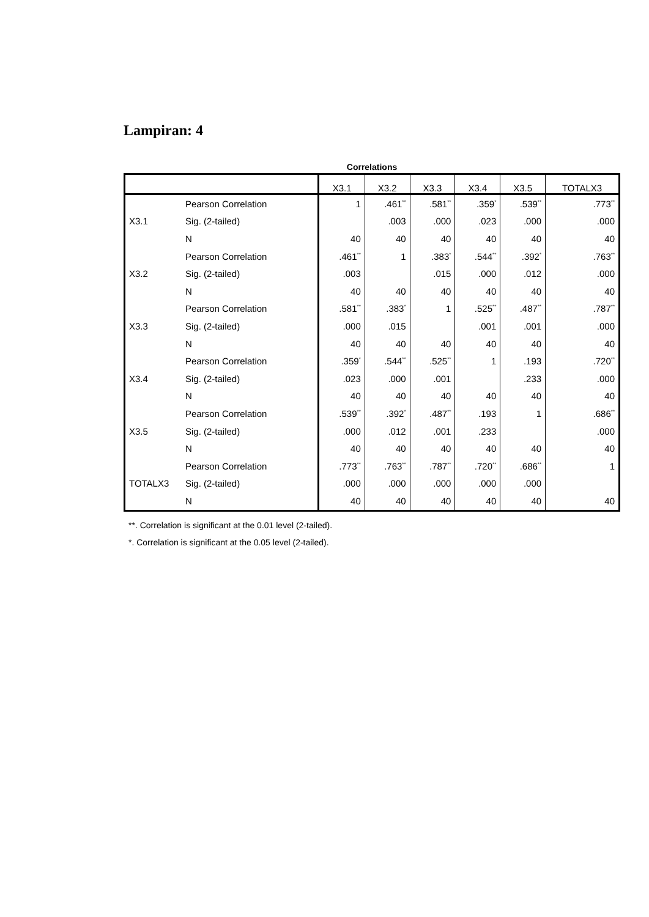Lampiran: 4
Correlations
| | | X3.1 | X3.2 | X3.3 | X3.4 | X3.5 | TOTALX3 |
| --- | --- | --- | --- | --- | --- | --- | --- |
| X3.1 | Pearson Correlation | 1 | .461<sup>**</sup> | .581<sup>**</sup> | .359<sup>*</sup> | .539<sup>**</sup> | .773<sup>**</sup> |
| | Sig. (2-tailed) | | .003 | .000 | .023 | .000 | .000 |
| | N | 40 | 40 | 40 | 40 | 40 | 40 |
| X3.2 | Pearson Correlation | .461<sup>**</sup> | 1 | .383<sup>*</sup> | .544<sup>**</sup> | .392<sup>*</sup> | .763<sup>**</sup> |
| | Sig. (2-tailed) | .003 | | .015 | .000 | .012 | .000 |
| | N | 40 | 40 | 40 | 40 | 40 | 40 |
| X3.3 | Pearson Correlation | .581<sup>**</sup> | .383<sup>*</sup> | 1 | .525<sup>**</sup> | .487<sup>**</sup> | .787<sup>**</sup> |
| | Sig. (2-tailed) | .000 | .015 | | .001 | .001 | .000 |
| | N | 40 | 40 | 40 | 40 | 40 | 40 |
| X3.4 | Pearson Correlation | .359<sup>*</sup> | .544<sup>**</sup> | .525<sup>**</sup> | 1 | .193 | .720<sup>**</sup> |
| | Sig. (2-tailed) | .023 | .000 | .001 | | .233 | .000 |
| | N | 40 | 40 | 40 | 40 | 40 | 40 |
| X3.5 | Pearson Correlation | .539<sup>**</sup> | .392<sup>*</sup> | .487<sup>**</sup> | .193 | 1 | .686<sup>**</sup> |
| | Sig. (2-tailed) | .000 | .012 | .001 | .233 | | .000 |
| | N | 40 | 40 | 40 | 40 | 40 | 40 |
| TOTALX3 | Pearson Correlation | .773<sup>**</sup> | .763<sup>**</sup> | .787<sup>**</sup> | .720<sup>**</sup> | .686<sup>**</sup> | 1 |
| | Sig. (2-tailed) | .000 | .000 | .000 | .000 | .000 | |
| | N | 40 | 40 | 40 | 40 | 40 | 40 |
**. Correlation is significant at the 0.01 level (2-tailed).
*. Correlation is significant at the 0.05 level (2-tailed).